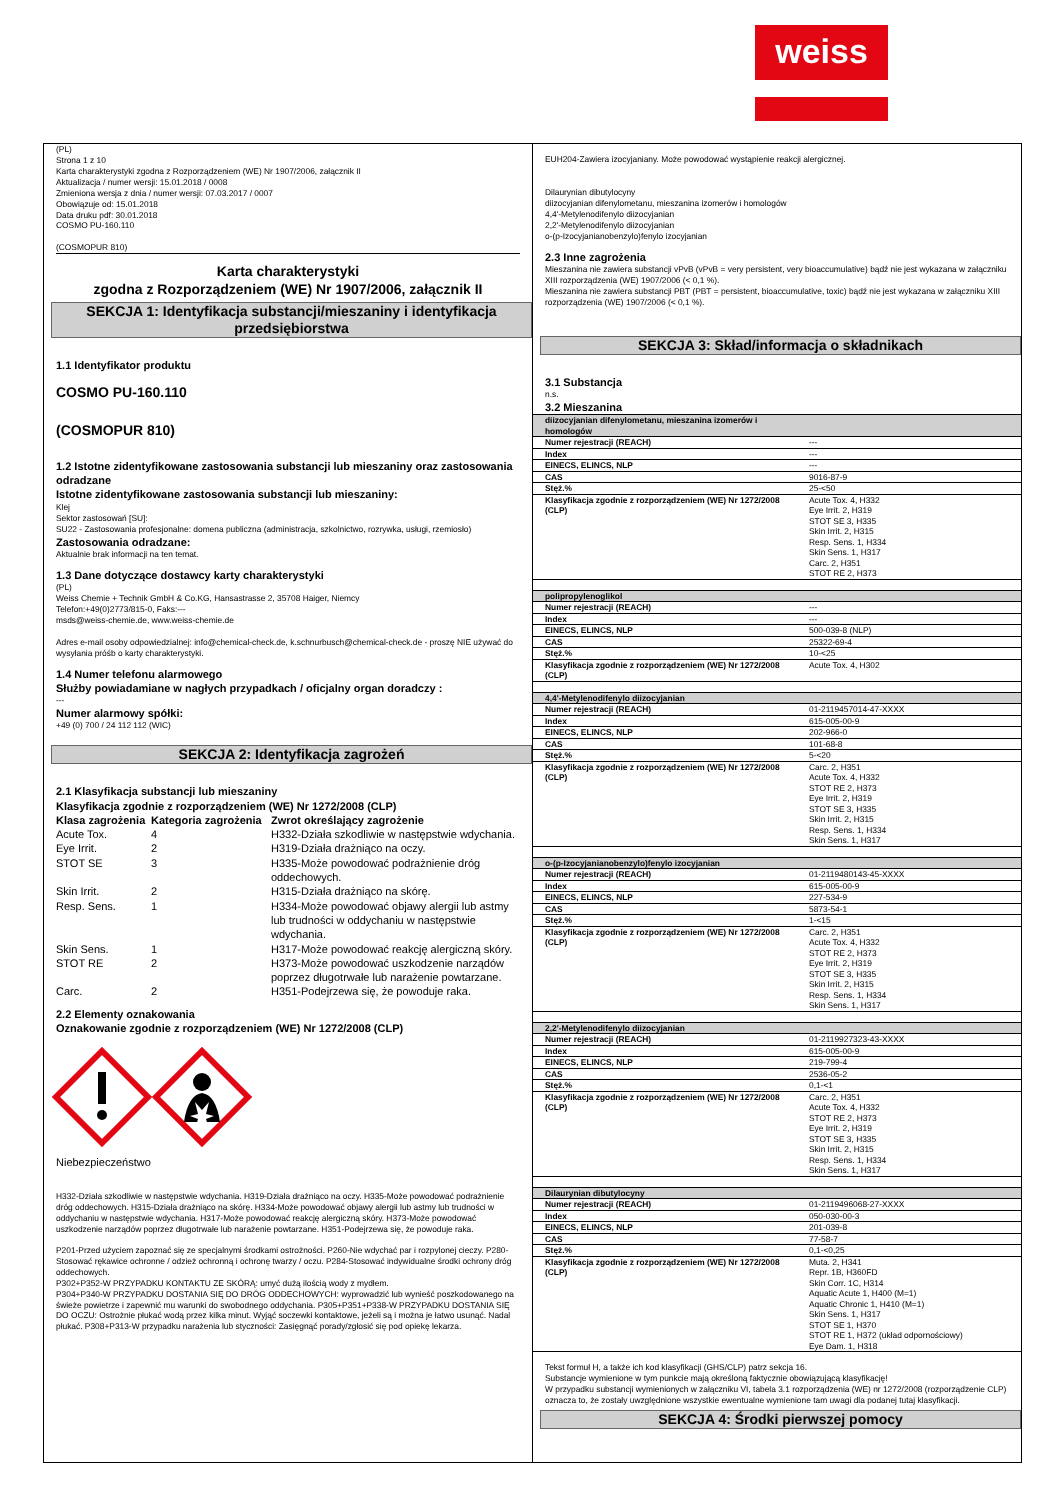weiss
(PL)
Strona 1 z 10
Karta charakterystyki zgodna z Rozporządzeniem (WE) Nr 1907/2006, załącznik II
Aktualizacja / numer wersji: 15.01.2018 / 0008
Zmieniona wersja z dnia / numer wersji: 07.03.2017 / 0007
Obowiązuje od: 15.01.2018
Data druku pdf: 30.01.2018
COSMO PU-160.110
(COSMOPUR 810)
Karta charakterystyki
zgodna z Rozporządzeniem (WE) Nr 1907/2006, załącznik II
SEKCJA 1: Identyfikacja substancji/mieszaniny i identyfikacja przedsiębiorstwa
1.1 Identyfikator produktu
COSMO PU-160.110
(COSMOPUR 810)
1.2 Istotne zidentyfikowane zastosowania substancji lub mieszaniny oraz zastosowania odradzane
Istotne zidentyfikowane zastosowania substancji lub mieszaniny:
Klej
Sektor zastosowań [SU]:
SU22 - Zastosowania profesjonalne: domena publiczna (administracja, szkolnictwo, rozrywka, usługi, rzemiosło)
Zastosowania odradzane:
Aktualnie brak informacji na ten temat.
1.3 Dane dotyczące dostawcy karty charakterystyki
(PL)
Weiss Chemie + Technik GmbH & Co.KG, Hansastrasse 2, 35708 Haiger, Niemcy
Telefon:+49(0)2773/815-0, Faks:---
msds@weiss-chemie.de, www.weiss-chemie.de
Adres e-mail osoby odpowiedzialnej: info@chemical-check.de, k.schnurbusch@chemical-check.de - proszę NIE używać do wysyłania próśb o karty charakterystyki.
1.4 Numer telefonu alarmowego
Służby powiadamiane w nagłych przypadkach / oficjalny organ doradczy :
---
Numer alarmowy spółki:
+49 (0) 700 / 24 112 112 (WIC)
SEKCJA 2: Identyfikacja zagrożeń
2.1 Klasyfikacja substancji lub mieszaniny
Klasyfikacja zgodnie z rozporządzeniem (WE) Nr 1272/2008 (CLP)
| Klasa zagrożenia | Kategoria zagrożenia | Zwrot określający zagrożenie |
| --- | --- | --- |
| Acute Tox. | 4 | H332-Działa szkodliwie w następstwie wdychania. |
| Eye Irrit. | 2 | H319-Działa drażniąco na oczy. |
| STOT SE | 3 | H335-Może powodować podrażnienie dróg oddechowych. |
| Skin Irrit. | 2 | H315-Działa drażniąco na skórę. |
| Resp. Sens. | 1 | H334-Może powodować objawy alergii lub astmy lub trudności w oddychaniu w następstwie wdychania. |
| Skin Sens. | 1 | H317-Może powodować reakcję alergiczną skóry. |
| STOT RE | 2 | H373-Może powodować uszkodzenie narządów poprzez długotrwałe lub narażenie powtarzane. |
| Carc. | 2 | H351-Podejrzewa się, że powoduje raka. |
2.2 Elementy oznakowania
Oznakowanie zgodnie z rozporządzeniem (WE) Nr 1272/2008 (CLP)
Niebezpieczeństwo
H332-Działa szkodliwie w następstwie wdychania. H319-Działa drażniąco na oczy. H335-Może powodować podrażnienie dróg oddechowych. H315-Działa drażniąco na skórę. H334-Może powodować objawy alergii lub astmy lub trudności w oddychaniu w następstwie wdychania. H317-Może powodować reakcję alergiczną skóry. H373-Może powodować uszkodzenie narządów poprzez długotrwałe lub narażenie powtarzane. H351-Podejrzewa się, że powoduje raka.
P201-Przed użyciem zapoznać się ze specjalnymi środkami ostrożności. P260-Nie wdychać par i rozpylonej cieczy. P280-Stosować rękawice ochronne / odzież ochronną i ochronę twarzy / oczu. P284-Stosować indywidualne środki ochrony dróg oddechowych.
P302+P352-W PRZYPADKU KONTAKTU ZE SKÓRĄ: umyć dużą ilością wody z mydłem.
P304+P340-W PRZYPADKU DOSTANIA SIĘ DO DRÓG ODDECHOWYCH: wyprowadzić lub wynieść poszkodowanego na świeże powietrze i zapewnić mu warunki do swobodnego oddychania. P305+P351+P338-W PRZYPADKU DOSTANIA SIĘ DO OCZU: Ostrożnie płukać wodą przez kilka minut. Wyjąć soczewki kontaktowe, jeżeli są i można je łatwo usunąć. Nadal płukać. P308+P313-W przypadku narażenia lub styczności: Zasięgnąć porady/zgłosić się pod opiekę lekarza.
EUH204-Zawiera izocyjaniany. Może powodować wystąpienie reakcji alergicznej.
Dilaurynian dibutylocyny
diizocyjanian difenylometanu, mieszanina izomerów i homologów
4,4'-Metylenodifenylo diizocyjanian
2,2'-Metylenodifenylo diizocyjanian
o-(p-Izocyjanianobenzylo)fenylo izocyjanian
2.3 Inne zagrożenia
Mieszanina nie zawiera substancji vPvB (vPvB = very persistent, very bioaccumulative) bądź nie jest wykazana w załączniku XIII rozporządzenia (WE) 1907/2006 (< 0,1 %).
Mieszanina nie zawiera substancji PBT (PBT = persistent, bioaccumulative, toxic) bądź nie jest wykazana w załączniku XIII rozporządzenia (WE) 1907/2006 (< 0,1 %).
SEKCJA 3: Skład/informacja o składnikach
3.1 Substancja
n.s.
3.2 Mieszanina
| diizocyjanian difenylometanu, mieszanina izomerów i homologów | |
| --- | --- |
| Numer rejestracji (REACH) | --- |
| Index | --- |
| EINECS, ELINCS, NLP | --- |
| CAS | 9016-87-9 |
| Stęż.% | 25-<50 |
| Klasyfikacja zgodnie z rozporządzeniem (WE) Nr 1272/2008 (CLP) | Acute Tox. 4, H332 Eye Irrit. 2, H319 STOT SE 3, H335 Skin Irrit. 2, H315 Resp. Sens. 1, H334 Skin Sens. 1, H317 Carc. 2, H351 STOT RE 2, H373 |
| polipropylenoglikol | |
| --- | --- |
| Numer rejestracji (REACH) | --- |
| Index | --- |
| EINECS, ELINCS, NLP | 500-039-8 (NLP) |
| CAS | 25322-69-4 |
| Stęż.% | 10-<25 |
| Klasyfikacja zgodnie z rozporządzeniem (WE) Nr 1272/2008 (CLP) | Acute Tox. 4, H302 |
| 4,4'-Metylenodifenylo diizocyjanian | |
| --- | --- |
| Numer rejestracji (REACH) | 01-2119457014-47-XXXX |
| Index | 615-005-00-9 |
| EINECS, ELINCS, NLP | 202-966-0 |
| CAS | 101-68-8 |
| Stęż.% | 5-<20 |
| Klasyfikacja zgodnie z rozporządzeniem (WE) Nr 1272/2008 (CLP) | Carc. 2, H351 Acute Tox. 4, H332 STOT RE 2, H373 Eye Irrit. 2, H319 STOT SE 3, H335 Skin Irrit. 2, H315 Resp. Sens. 1, H334 Skin Sens. 1, H317 |
| o-(p-Izocyjanianobenzylo)fenylo izocyjanian | |
| --- | --- |
| Numer rejestracji (REACH) | 01-2119480143-45-XXXX |
| Index | 615-005-00-9 |
| EINECS, ELINCS, NLP | 227-534-9 |
| CAS | 5873-54-1 |
| Stęż.% | 1-<15 |
| Klasyfikacja zgodnie z rozporządzeniem (WE) Nr 1272/2008 (CLP) | Carc. 2, H351 Acute Tox. 4, H332 STOT RE 2, H373 Eye Irrit. 2, H319 STOT SE 3, H335 Skin Irrit. 2, H315 Resp. Sens. 1, H334 Skin Sens. 1, H317 |
| 2,2'-Metylenodifenylo diizocyjanian | |
| --- | --- |
| Numer rejestracji (REACH) | 01-2119927323-43-XXXX |
| Index | 615-005-00-9 |
| EINECS, ELINCS, NLP | 219-799-4 |
| CAS | 2536-05-2 |
| Stęż.% | 0,1-<1 |
| Klasyfikacja zgodnie z rozporządzeniem (WE) Nr 1272/2008 (CLP) | Carc. 2, H351 Acute Tox. 4, H332 STOT RE 2, H373 Eye Irrit. 2, H319 STOT SE 3, H335 Skin Irrit. 2, H315 Resp. Sens. 1, H334 Skin Sens. 1, H317 |
| Dilaurynian dibutylocyny | |
| --- | --- |
| Numer rejestracji (REACH) | 01-2119496068-27-XXXX |
| Index | 050-030-00-3 |
| EINECS, ELINCS, NLP | 201-039-8 |
| CAS | 77-58-7 |
| Stęż.% | 0,1-<0,25 |
| Klasyfikacja zgodnie z rozporządzeniem (WE) Nr 1272/2008 (CLP) | Muta. 2, H341 Repr. 1B, H360FD Skin Corr. 1C, H314 Aquatic Acute 1, H400 (M=1) Aquatic Chronic 1, H410 (M=1) Skin Sens. 1, H317 STOT SE 1, H370 STOT RE 1, H372 (układ odpornościowy) Eye Dam. 1, H318 |
Tekst formuł H, a także ich kod klasyfikacji (GHS/CLP) patrz sekcja 16.
Substancje wymienione w tym punkcie mają określoną faktycznie obowiązującą klasyfikację!
W przypadku substancji wymienionych w załączniku VI, tabela 3.1 rozporządzenia (WE) nr 1272/2008 (rozporządzenie CLP) oznacza to, że zostały uwzględnione wszystkie ewentualne wymienione tam uwagi dla podanej tutaj klasyfikacji.
SEKCJA 4: Środki pierwszej pomocy